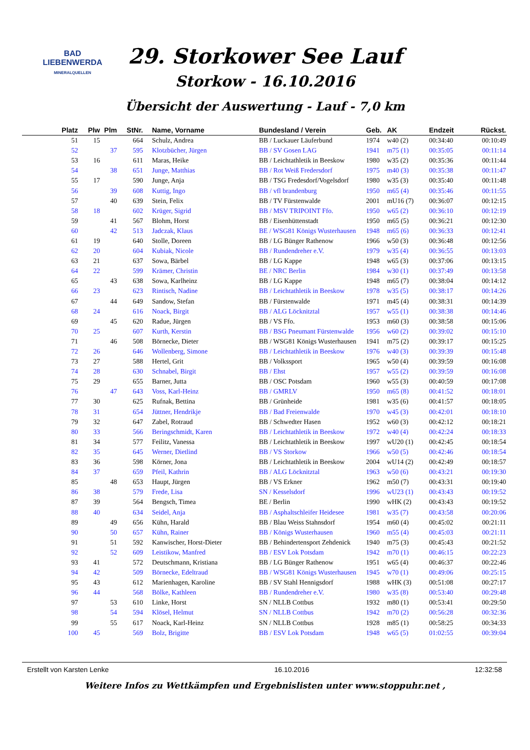BAD
LIEBENWERDA
MINERALQUELLEN
29. Storkower See Lauf
Storkow - 16.10.2016
Übersicht der Auswertung - Lauf - 7,0 km
| Platz | Plw | Plm | StNr. | Name, Vorname | Bundesland / Verein | Geb. | AK | Endzeit | Rückst. |
| --- | --- | --- | --- | --- | --- | --- | --- | --- | --- |
| 51 | 15 | | 664 | Schulz, Andrea | BB / Luckauer Läuferbund | 1974 | w40 (2) | 00:34:40 | 00:10:49 |
| 52 | | 37 | 595 | Klotzbücher, Jürgen | BB / SV Gosen LAG | 1941 | m75 (1) | 00:35:05 | 00:11:14 |
| 53 | 16 | | 611 | Maras, Heike | BB / Leichtathletik in Beeskow | 1980 | w35 (2) | 00:35:36 | 00:11:44 |
| 54 | | 38 | 651 | Junge, Matthias | BB / Rot Weiß Fredersdorf | 1975 | m40 (3) | 00:35:38 | 00:11:47 |
| 55 | 17 | | 590 | Junge, Anja | BB / TSG Fredesdorf/Vogelsdorf | 1980 | w35 (3) | 00:35:40 | 00:11:48 |
| 56 | | 39 | 608 | Kuttig, Ingo | BB / vfl brandenburg | 1950 | m65 (4) | 00:35:46 | 00:11:55 |
| 57 | | 40 | 639 | Stein, Felix | BB / TV Fürstenwalde | 2001 | mU16 (7) | 00:36:07 | 00:12:15 |
| 58 | 18 | | 602 | Krüger, Sigrid | BB / MSV TRIPOINT Ffo. | 1950 | w65 (2) | 00:36:10 | 00:12:19 |
| 59 | | 41 | 567 | Blohm, Horst | BB / Eisenhüttenstadt | 1950 | m65 (5) | 00:36:21 | 00:12:30 |
| 60 | | 42 | 513 | Jadczak, Klaus | BE / WSG81 Königs Wusterhausen | 1948 | m65 (6) | 00:36:33 | 00:12:41 |
| 61 | 19 | | 640 | Stolle, Doreen | BB / LG Bünger Rathenow | 1966 | w50 (3) | 00:36:48 | 00:12:56 |
| 62 | 20 | | 604 | Kubiak, Nicole | BB / Rundendreher e.V. | 1979 | w35 (4) | 00:36:55 | 00:13:03 |
| 63 | 21 | | 637 | Sowa, Bärbel | BB / LG Kappe | 1948 | w65 (3) | 00:37:06 | 00:13:15 |
| 64 | 22 | | 599 | Krämer, Christin | BE / NRC Berlin | 1984 | w30 (1) | 00:37:49 | 00:13:58 |
| 65 | | 43 | 638 | Sowa, Karlheinz | BB / LG Kappe | 1948 | m65 (7) | 00:38:04 | 00:14:12 |
| 66 | 23 | | 623 | Rintisch, Nadine | BB / Leichtathletik in Beeskow | 1978 | w35 (5) | 00:38:17 | 00:14:26 |
| 67 | | 44 | 649 | Sandow, Stefan | BB / Fürstenwalde | 1971 | m45 (4) | 00:38:31 | 00:14:39 |
| 68 | 24 | | 616 | Noack, Birgit | BB / ALG Löcknitztal | 1957 | w55 (1) | 00:38:38 | 00:14:46 |
| 69 | | 45 | 620 | Radue, Jürgen | BB / VS Ffo. | 1953 | m60 (3) | 00:38:58 | 00:15:06 |
| 70 | 25 | | 607 | Kurth, Kerstin | BB / BSG Pneumant Fürstenwalde | 1956 | w60 (2) | 00:39:02 | 00:15:10 |
| 71 | | 46 | 508 | Börnecke, Dieter | BB / WSG81 Königs Wusterhausen | 1941 | m75 (2) | 00:39:17 | 00:15:25 |
| 72 | 26 | | 646 | Wollenberg, Simone | BB / Leichtathletik in Beeskow | 1976 | w40 (3) | 00:39:39 | 00:15:48 |
| 73 | 27 | | 588 | Hertel, Grit | BB / Volkssport | 1965 | w50 (4) | 00:39:59 | 00:16:08 |
| 74 | 28 | | 630 | Schnabel, Birgit | BB / Ehst | 1957 | w55 (2) | 00:39:59 | 00:16:08 |
| 75 | 29 | | 655 | Barner, Jutta | BB / OSC Potsdam | 1960 | w55 (3) | 00:40:59 | 00:17:08 |
| 76 | | 47 | 643 | Voss, Karl-Heinz | BB / GMRLV | 1950 | m65 (8) | 00:41:52 | 00:18:01 |
| 77 | 30 | | 625 | Rufnak, Bettina | BB / Grünheide | 1981 | w35 (6) | 00:41:57 | 00:18:05 |
| 78 | 31 | | 654 | Jüttner, Hendrikje | BB / Bad Freienwalde | 1970 | w45 (3) | 00:42:01 | 00:18:10 |
| 79 | 32 | | 647 | Zabel, Rotraud | BB / Schwedter Hasen | 1952 | w60 (3) | 00:42:12 | 00:18:21 |
| 80 | 33 | | 566 | Beringschmidt, Karen | BB / Leichtathletik in Beeskow | 1972 | w40 (4) | 00:42:24 | 00:18:33 |
| 81 | 34 | | 577 | Feilitz, Vanessa | BB / Leichtathletik in Beeskow | 1997 | wU20 (1) | 00:42:45 | 00:18:54 |
| 82 | 35 | | 645 | Werner, Dietlind | BB / VS Storkow | 1966 | w50 (5) | 00:42:46 | 00:18:54 |
| 83 | 36 | | 598 | Körner, Jona | BB / Leichtathletik in Beeskow | 2004 | wU14 (2) | 00:42:49 | 00:18:57 |
| 84 | 37 | | 659 | Pfeil, Kathrin | BB / ALG Löcknitztal | 1963 | w50 (6) | 00:43:21 | 00:19:30 |
| 85 | | 48 | 653 | Haupt, Jürgen | BB / VS Erkner | 1962 | m50 (7) | 00:43:31 | 00:19:40 |
| 86 | 38 | | 579 | Frede, Lisa | SN / Kesselsdorf | 1996 | wU23 (1) | 00:43:43 | 00:19:52 |
| 87 | 39 | | 564 | Bengsch, Timea | BE / Berlin | 1990 | wHK (2) | 00:43:43 | 00:19:52 |
| 88 | 40 | | 634 | Seidel, Anja | BB / Asphaltschleifer Heidesee | 1981 | w35 (7) | 00:43:58 | 00:20:06 |
| 89 | | 49 | 656 | Kühn, Harald | BB / Blau Weiss Stahnsdorf | 1954 | m60 (4) | 00:45:02 | 00:21:11 |
| 90 | | 50 | 657 | Kühn, Rainer | BB / Königs Wusterhausen | 1960 | m55 (4) | 00:45:03 | 00:21:11 |
| 91 | | 51 | 592 | Kanwischer, Horst-Dieter | BB / Behindertensport Zehdenick | 1940 | m75 (3) | 00:45:43 | 00:21:52 |
| 92 | | 52 | 609 | Leistikow, Manfred | BB / ESV Lok Potsdam | 1942 | m70 (1) | 00:46:15 | 00:22:23 |
| 93 | 41 | | 572 | Deutschmann, Kristiana | BB / LG Bünger Rathenow | 1951 | w65 (4) | 00:46:37 | 00:22:46 |
| 94 | 42 | | 509 | Börnecke, Edeltraud | BB / WSG81 Königs Wusterhausen | 1945 | w70 (1) | 00:49:06 | 00:25:15 |
| 95 | 43 | | 612 | Marienhagen, Karoline | BB / SV Stahl Hennigsdorf | 1988 | wHK (3) | 00:51:08 | 00:27:17 |
| 96 | 44 | | 568 | Bölke, Kathleen | BB / Rundendreher e.V. | 1980 | w35 (8) | 00:53:40 | 00:29:48 |
| 97 | | 53 | 610 | Linke, Horst | SN / NLLB Cottbus | 1932 | m80 (1) | 00:53:41 | 00:29:50 |
| 98 | | 54 | 594 | Klösel, Helmut | SN / NLLB Cottbus | 1942 | m70 (2) | 00:56:28 | 00:32:36 |
| 99 | | 55 | 617 | Noack, Karl-Heinz | SN / NLLB Cottbus | 1928 | m85 (1) | 00:58:25 | 00:34:33 |
| 100 | 45 | | 569 | Bolz, Brigitte | BB / ESV Lok Potsdam | 1948 | w65 (5) | 01:02:55 | 00:39:04 |
Erstellt von Karsten Lenke 16.10.2016 12:32:58
Weitere Infos zu Wettkämpfen und Ergebnislisten unter www.stoppuhr.net ,